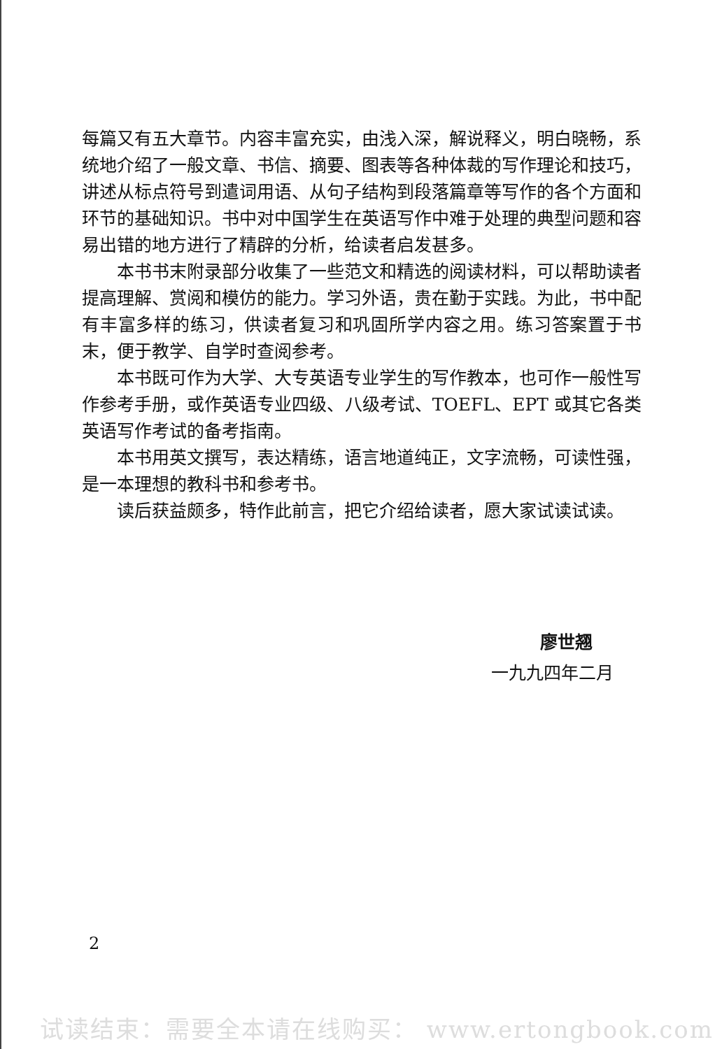每篇又有五大章节。内容丰富充实，由浅入深，解说释义，明白晓畅，系统地介绍了一般文章、书信、摘要、图表等各种体裁的写作理论和技巧，讲述从标点符号到遣词用语、从句子结构到段落篇章等写作的各个方面和环节的基础知识。书中对中国学生在英语写作中难于处理的典型问题和容易出错的地方进行了精辟的分析，给读者启发甚多。
本书书末附录部分收集了一些范文和精选的阅读材料，可以帮助读者提高理解、赏阅和模仿的能力。学习外语，贵在勤于实践。为此，书中配有丰富多样的练习，供读者复习和巩固所学内容之用。练习答案置于书末，便于教学、自学时查阅参考。
本书既可作为大学、大专英语专业学生的写作教本，也可作一般性写作参考手册，或作英语专业四级、八级考试、TOEFL、EPT 或其它各类英语写作考试的备考指南。
本书用英文撰写，表达精练，语言地道纯正，文字流畅，可读性强，是一本理想的教科书和参考书。
读后获益颇多，特作此前言，把它介绍给读者，愿大家试读试读。
廖世翘
一九九四年二月
2
试读结束：需要全本请在线购买： www.ertongbook.com